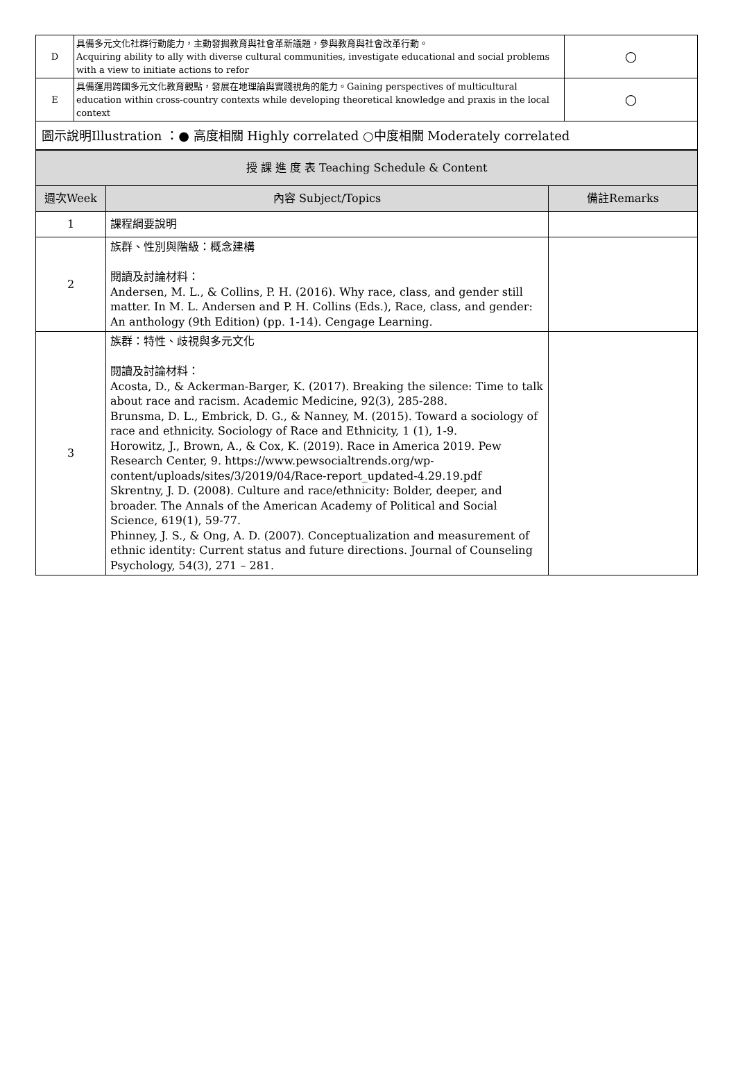| D | 具備多元文化社群行動能力，主動發掘教育與社會革新議題，參與教育與社會改革行動。 Acquiring ability to ally with diverse cultural communities, investigate educational and social problems with a view to initiate actions to refor | ○ |
| E | 具備運用跨國多元文化教育觀點，發展在地理論與實踐視角的能力。Gaining perspectives of multicultural education within cross-country contexts while developing theoretical knowledge and praxis in the local context | ○ |
| 圖示說明Illustration ：● 高度相關 Highly correlated ○中度相關 Moderately correlated | | |
| 授 課 進 度 表 Teaching Schedule & Content | | |
| --- | --- | --- |
| 週次Week | 內容 Subject/Topics | 備註Remarks |
| 1 | 課程綱要說明 | |
| 2 | 族群、性別與階級：概念建構 閱讀及討論材料： Andersen, M. L., & Collins, P. H. (2016). Why race, class, and gender still matter. In M. L. Andersen and P. H. Collins (Eds.), Race, class, and gender: An anthology (9th Edition) (pp. 1-14). Cengage Learning. | |
| 3 | 族群：特性、歧視與多元文化 閱讀及討論材料： Acosta, D., & Ackerman-Barger, K. (2017). Breaking the silence: Time to talk about race and racism. Academic Medicine, 92(3), 285-288. Brunsma, D. L., Embrick, D. G., & Nanney, M. (2015). Toward a sociology of race and ethnicity. Sociology of Race and Ethnicity, 1 (1), 1-9. Horowitz, J., Brown, A., & Cox, K. (2019). Race in America 2019. Pew Research Center, 9. https://www.pewsocialtrends.org/wp-content/uploads/sites/3/2019/04/Race-report_updated-4.29.19.pdf Skrentny, J. D. (2008). Culture and race/ethnicity: Bolder, deeper, and broader. The Annals of the American Academy of Political and Social Science, 619(1), 59-77. Phinney, J. S., & Ong, A. D. (2007). Conceptualization and measurement of ethnic identity: Current status and future directions. Journal of Counseling Psychology, 54(3), 271 – 281. | |